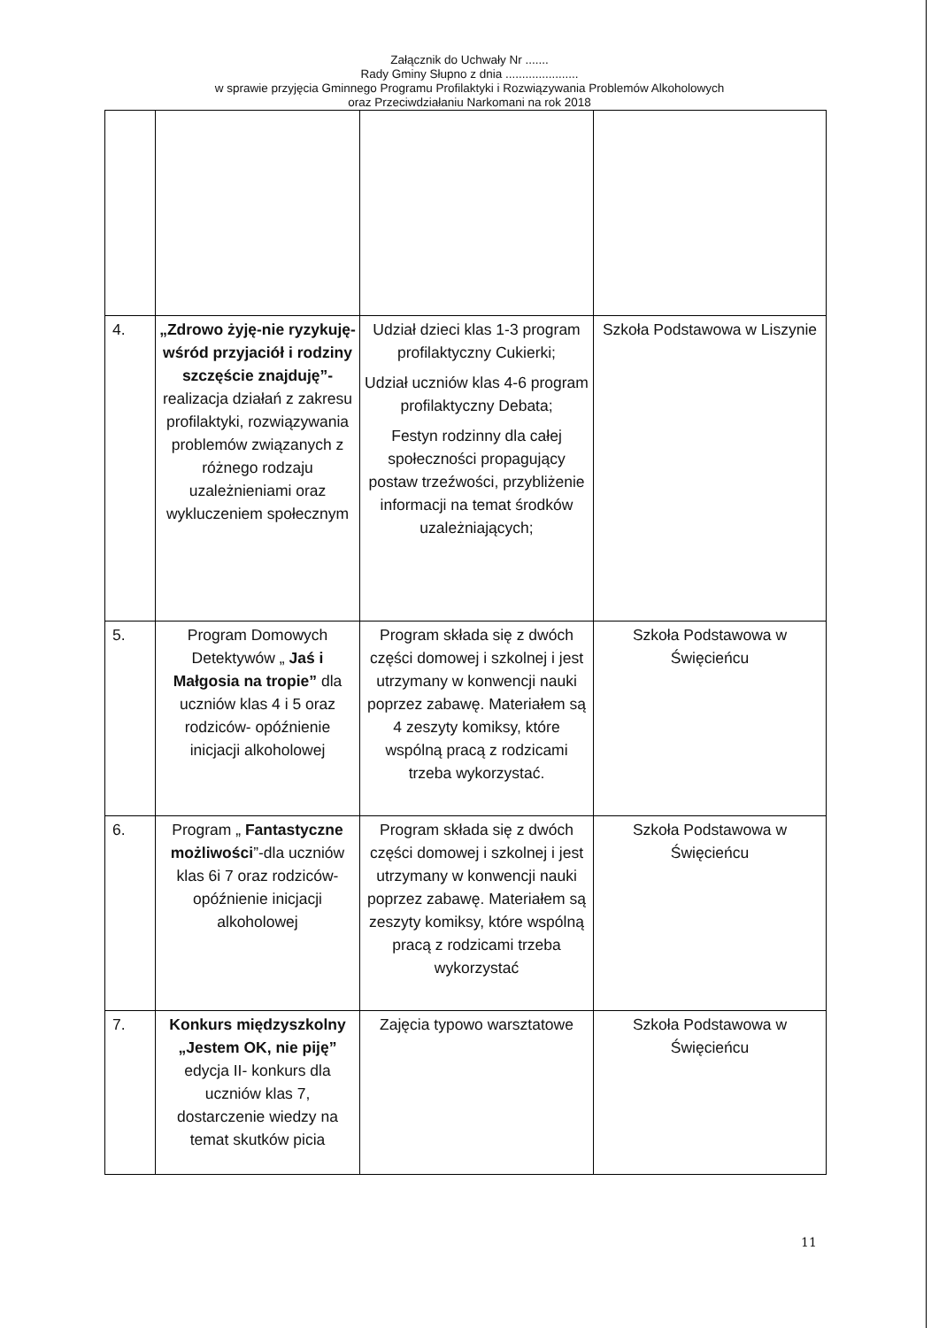Załącznik do Uchwały Nr .......
Rady Gminy Słupno z dnia ......................
w sprawie przyjęcia Gminnego Programu Profilaktyki i Rozwiązywania Problemów Alkoholowych
oraz Przeciwdziałaniu Narkomani na rok 2018
| 4. | „Zdrowo żyję-nie ryzykuję- wśród przyjaciół i rodziny szczęście znajduję”- realizacja działań z zakresu profilaktyki, rozwiązywania problemów związanych z różnego rodzaju uzależnieniami oraz wykluczeniem społecznym | Udział dzieci klas 1-3 program profilaktyczny Cukierki; Udział uczniów klas 4-6 program profilaktyczny Debata; Festyn rodzinny dla całej społeczności propagujący postaw trzeźwości, przybliżenie informacji na temat środków uzależniających; | Szkoła Podstawowa w Liszynie |
| 5. | Program Domowych Detektywów „ Jaś i Małgosia na tropie” dla uczniów klas 4 i 5 oraz rodziców- opóźnienie inicjacji alkoholowej | Program składa się z dwóch części domowej i szkolnej i jest utrzymany w konwencji nauki poprzez zabawę. Materiałem są 4 zeszyty komiksy, które wspólną pracą z rodzicami trzeba wykorzystać. | Szkoła Podstawowa w Święcieńcu |
| 6. | Program „ Fantastyczne możliwości ”-dla uczniów klas 6i 7 oraz rodziców- opóźnienie inicjacji alkoholowej | Program składa się z dwóch części domowej i szkolnej i jest utrzymany w konwencji nauki poprzez zabawę. Materiałem są zeszyty komiksy, które wspólną pracą z rodzicami trzeba wykorzystać | Szkoła Podstawowa w Święcieńcu |
| 7. | Konkurs międzyszkolny „Jestem OK, nie piję” edycja II- konkurs dla uczniów klas 7, dostarczenie wiedzy na temat skutków picia | Zajęcia typowo warsztatowe | Szkoła Podstawowa w Święcieńcu |
11